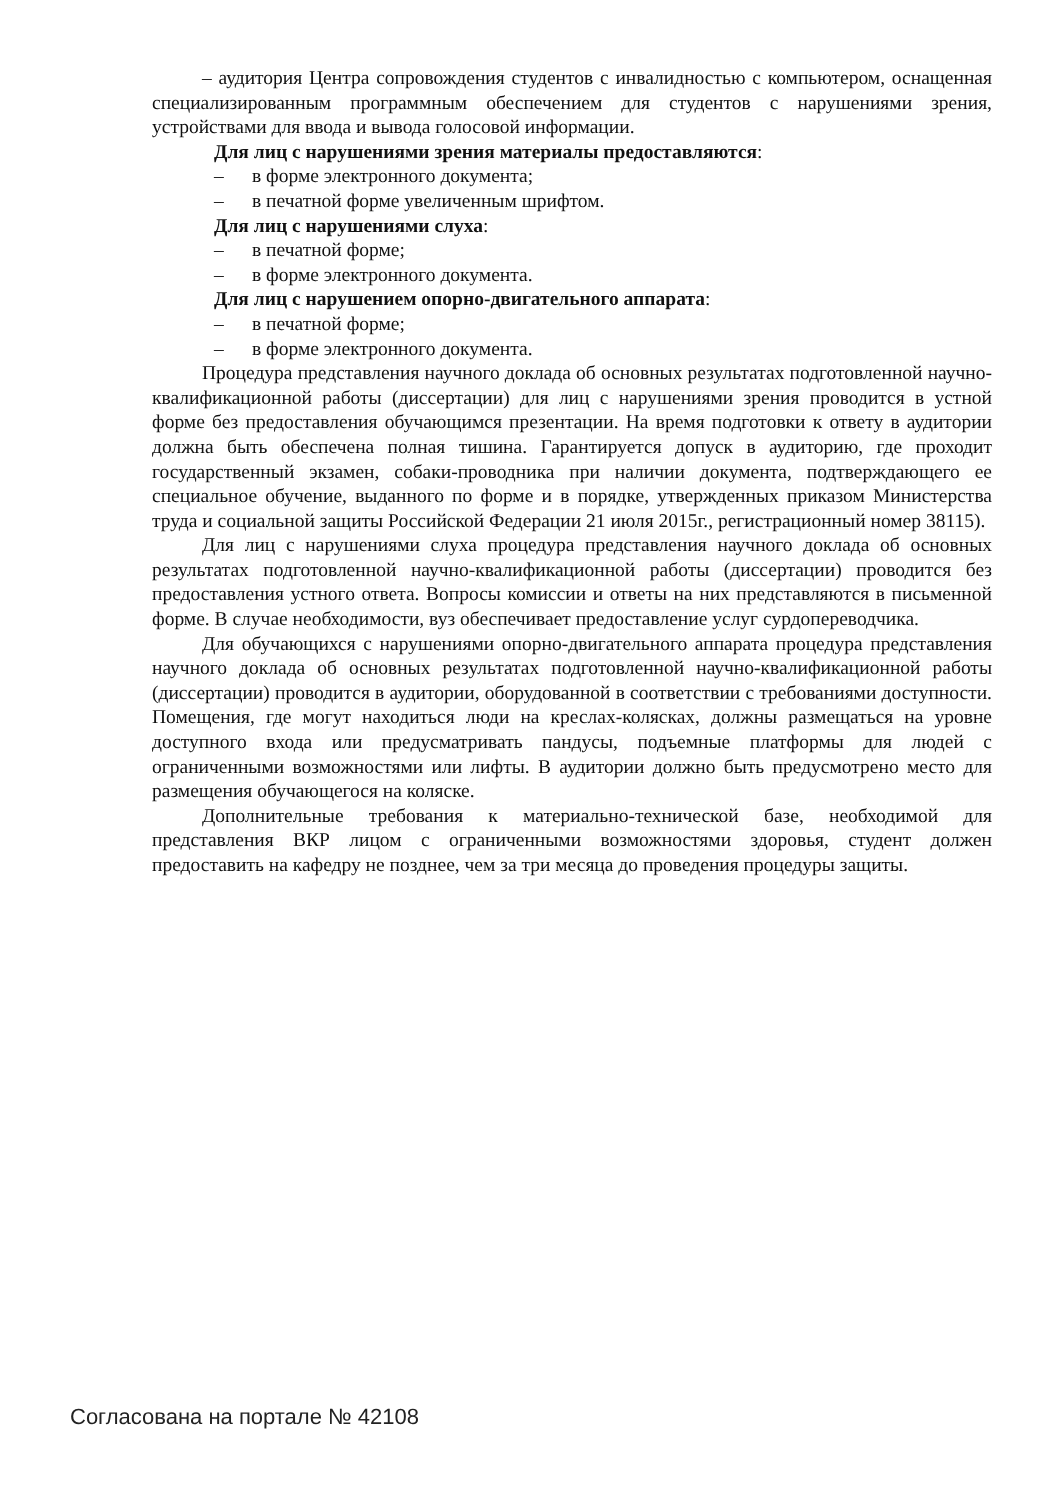– аудитория Центра сопровождения студентов с инвалидностью с компьютером, оснащенная специализированным программным обеспечением для студентов с нарушениями зрения, устройствами для ввода и вывода голосовой информации.
Для лиц с нарушениями зрения материалы предоставляются:
– в форме электронного документа;
– в печатной форме увеличенным шрифтом.
Для лиц с нарушениями слуха:
– в печатной форме;
– в форме электронного документа.
Для лиц с нарушением опорно-двигательного аппарата:
– в печатной форме;
– в форме электронного документа.
Процедура представления научного доклада об основных результатах подготовленной научно-квалификационной работы (диссертации) для лиц с нарушениями зрения проводится в устной форме без предоставления обучающимся презентации. На время подготовки к ответу в аудитории должна быть обеспечена полная тишина. Гарантируется допуск в аудиторию, где проходит государственный экзамен, собаки-проводника при наличии документа, подтверждающего ее специальное обучение, выданного по форме и в порядке, утвержденных приказом Министерства труда и социальной защиты Российской Федерации 21 июля 2015г., регистрационный номер 38115).
Для лиц с нарушениями слуха процедура представления научного доклада об основных результатах подготовленной научно-квалификационной работы (диссертации) проводится без предоставления устного ответа. Вопросы комиссии и ответы на них представляются в письменной форме. В случае необходимости, вуз обеспечивает предоставление услуг сурдопереводчика.
Для обучающихся с нарушениями опорно-двигательного аппарата процедура представления научного доклада об основных результатах подготовленной научно-квалификационной работы (диссертации) проводится в аудитории, оборудованной в соответствии с требованиями доступности. Помещения, где могут находиться люди на креслах-колясках, должны размещаться на уровне доступного входа или предусматривать пандусы, подъемные платформы для людей с ограниченными возможностями или лифты. В аудитории должно быть предусмотрено место для размещения обучающегося на коляске.
Дополнительные требования к материально-технической базе, необходимой для представления ВКР лицом с ограниченными возможностями здоровья, студент должен предоставить на кафедру не позднее, чем за три месяца до проведения процедуры защиты.
Согласована на портале № 42108